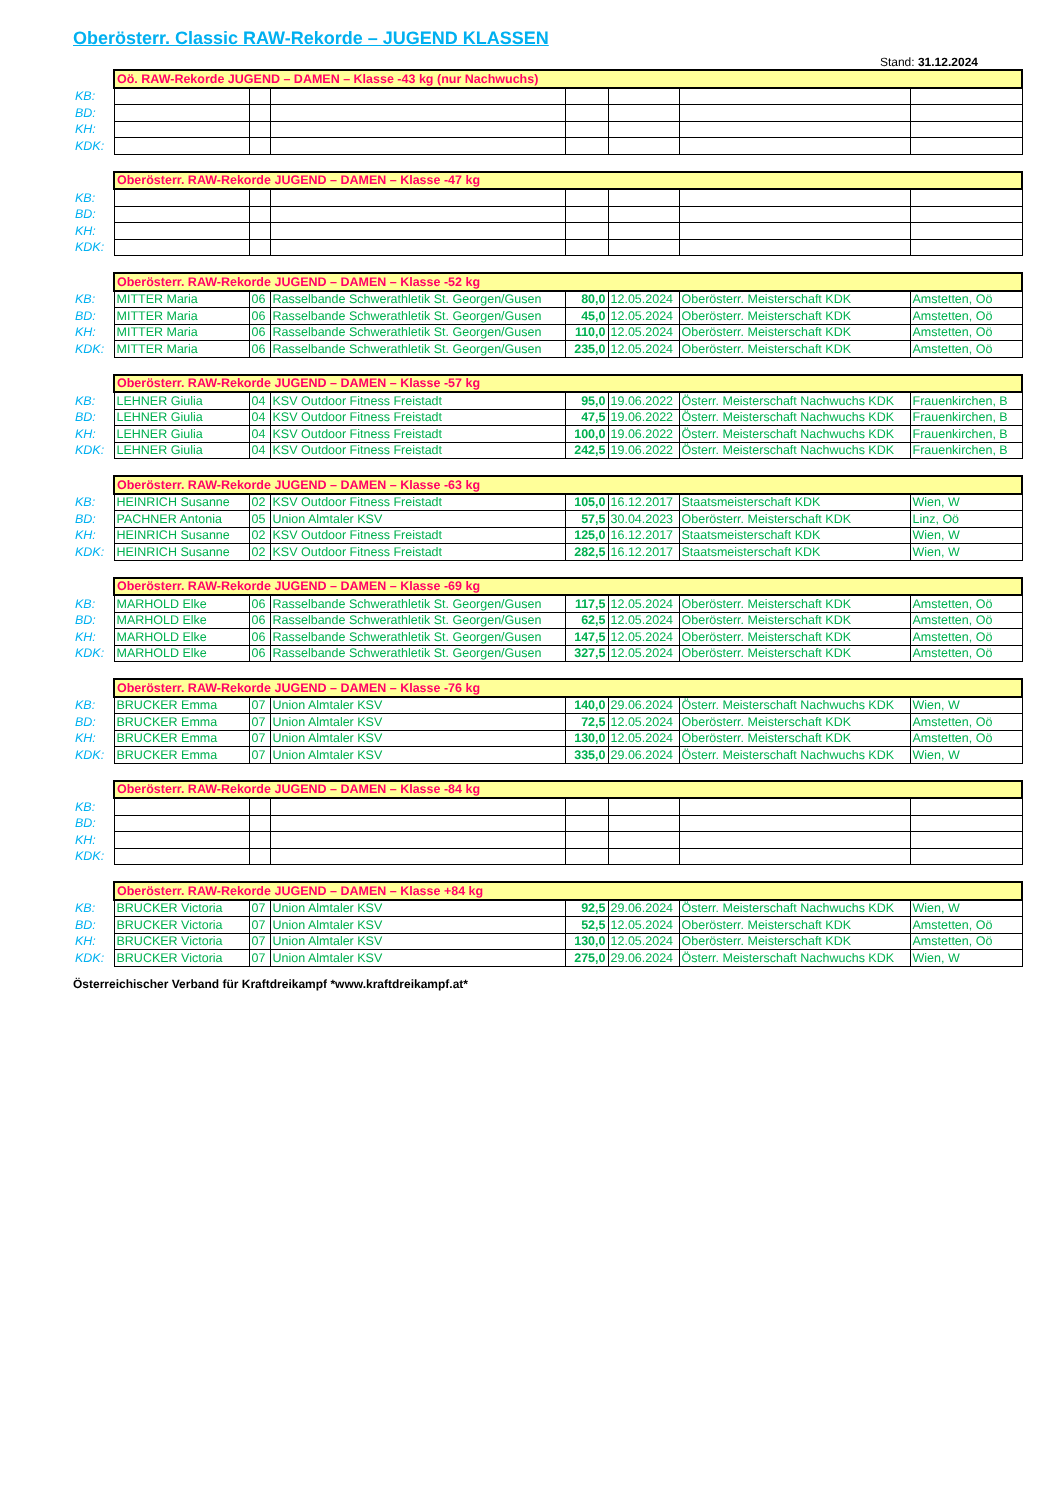Oberösterr. Classic RAW-Rekorde – JUGEND KLASSEN
Stand: 31.12.2024
| | Oö. RAW-Rekorde JUGEND – DAMEN – Klasse -43 kg (nur Nachwuchs) | | | | | | |
| KB: | | | | | | | |
| BD: | | | | | | | |
| KH: | | | | | | | |
| KDK: | | | | | | | |
| | Oberösterr. RAW-Rekorde JUGEND – DAMEN – Klasse -47 kg | | | | | | |
| KB: | | | | | | | |
| BD: | | | | | | | |
| KH: | | | | | | | |
| KDK: | | | | | | | |
| | Oberösterr. RAW-Rekorde JUGEND – DAMEN – Klasse -52 kg | | | | | | |
| KB: | MITTER Maria | 06 | Rasselbande Schwerathletik St. Georgen/Gusen | 80,0 | 12.05.2024 | Oberösterr. Meisterschaft KDK | Amstetten, Oö |
| BD: | MITTER Maria | 06 | Rasselbande Schwerathletik St. Georgen/Gusen | 45,0 | 12.05.2024 | Oberösterr. Meisterschaft KDK | Amstetten, Oö |
| KH: | MITTER Maria | 06 | Rasselbande Schwerathletik St. Georgen/Gusen | 110,0 | 12.05.2024 | Oberösterr. Meisterschaft KDK | Amstetten, Oö |
| KDK: | MITTER Maria | 06 | Rasselbande Schwerathletik St. Georgen/Gusen | 235,0 | 12.05.2024 | Oberösterr. Meisterschaft KDK | Amstetten, Oö |
| | Oberösterr. RAW-Rekorde JUGEND – DAMEN – Klasse -57 kg | | | | | | |
| KB: | LEHNER Giulia | 04 | KSV Outdoor Fitness Freistadt | 95,0 | 19.06.2022 | Österr. Meisterschaft Nachwuchs KDK | Frauenkirchen, B |
| BD: | LEHNER Giulia | 04 | KSV Outdoor Fitness Freistadt | 47,5 | 19.06.2022 | Österr. Meisterschaft Nachwuchs KDK | Frauenkirchen, B |
| KH: | LEHNER Giulia | 04 | KSV Outdoor Fitness Freistadt | 100,0 | 19.06.2022 | Österr. Meisterschaft Nachwuchs KDK | Frauenkirchen, B |
| KDK: | LEHNER Giulia | 04 | KSV Outdoor Fitness Freistadt | 242,5 | 19.06.2022 | Österr. Meisterschaft Nachwuchs KDK | Frauenkirchen, B |
| | Oberösterr. RAW-Rekorde JUGEND – DAMEN – Klasse -63 kg | | | | | | |
| KB: | HEINRICH Susanne | 02 | KSV Outdoor Fitness Freistadt | 105,0 | 16.12.2017 | Staatsmeisterschaft KDK | Wien, W |
| BD: | PACHNER Antonia | 05 | Union Almtaler KSV | 57,5 | 30.04.2023 | Oberösterr. Meisterschaft KDK | Linz, Oö |
| KH: | HEINRICH Susanne | 02 | KSV Outdoor Fitness Freistadt | 125,0 | 16.12.2017 | Staatsmeisterschaft KDK | Wien, W |
| KDK: | HEINRICH Susanne | 02 | KSV Outdoor Fitness Freistadt | 282,5 | 16.12.2017 | Staatsmeisterschaft KDK | Wien, W |
| | Oberösterr. RAW-Rekorde JUGEND – DAMEN – Klasse -69 kg | | | | | | |
| KB: | MARHOLD Elke | 06 | Rasselbande Schwerathletik St. Georgen/Gusen | 117,5 | 12.05.2024 | Oberösterr. Meisterschaft KDK | Amstetten, Oö |
| BD: | MARHOLD Elke | 06 | Rasselbande Schwerathletik St. Georgen/Gusen | 62,5 | 12.05.2024 | Oberösterr. Meisterschaft KDK | Amstetten, Oö |
| KH: | MARHOLD Elke | 06 | Rasselbande Schwerathletik St. Georgen/Gusen | 147,5 | 12.05.2024 | Oberösterr. Meisterschaft KDK | Amstetten, Oö |
| KDK: | MARHOLD Elke | 06 | Rasselbande Schwerathletik St. Georgen/Gusen | 327,5 | 12.05.2024 | Oberösterr. Meisterschaft KDK | Amstetten, Oö |
| | Oberösterr. RAW-Rekorde JUGEND – DAMEN – Klasse -76 kg | | | | | | |
| KB: | BRUCKER Emma | 07 | Union Almtaler KSV | 140,0 | 29.06.2024 | Österr. Meisterschaft Nachwuchs KDK | Wien, W |
| BD: | BRUCKER Emma | 07 | Union Almtaler KSV | 72,5 | 12.05.2024 | Oberösterr. Meisterschaft KDK | Amstetten, Oö |
| KH: | BRUCKER Emma | 07 | Union Almtaler KSV | 130,0 | 12.05.2024 | Oberösterr. Meisterschaft KDK | Amstetten, Oö |
| KDK: | BRUCKER Emma | 07 | Union Almtaler KSV | 335,0 | 29.06.2024 | Österr. Meisterschaft Nachwuchs KDK | Wien, W |
| | Oberösterr. RAW-Rekorde JUGEND – DAMEN – Klasse -84 kg | | | | | | |
| KB: | | | | | | | |
| BD: | | | | | | | |
| KH: | | | | | | | |
| KDK: | | | | | | | |
| | Oberösterr. RAW-Rekorde JUGEND – DAMEN – Klasse +84 kg | | | | | | |
| KB: | BRUCKER Victoria | 07 | Union Almtaler KSV | 92,5 | 29.06.2024 | Österr. Meisterschaft Nachwuchs KDK | Wien, W |
| BD: | BRUCKER Victoria | 07 | Union Almtaler KSV | 52,5 | 12.05.2024 | Oberösterr. Meisterschaft KDK | Amstetten, Oö |
| KH: | BRUCKER Victoria | 07 | Union Almtaler KSV | 130,0 | 12.05.2024 | Oberösterr. Meisterschaft KDK | Amstetten, Oö |
| KDK: | BRUCKER Victoria | 07 | Union Almtaler KSV | 275,0 | 29.06.2024 | Österr. Meisterschaft Nachwuchs KDK | Wien, W |
Österreichischer Verband für Kraftdreikampf *www.kraftdreikampf.at*